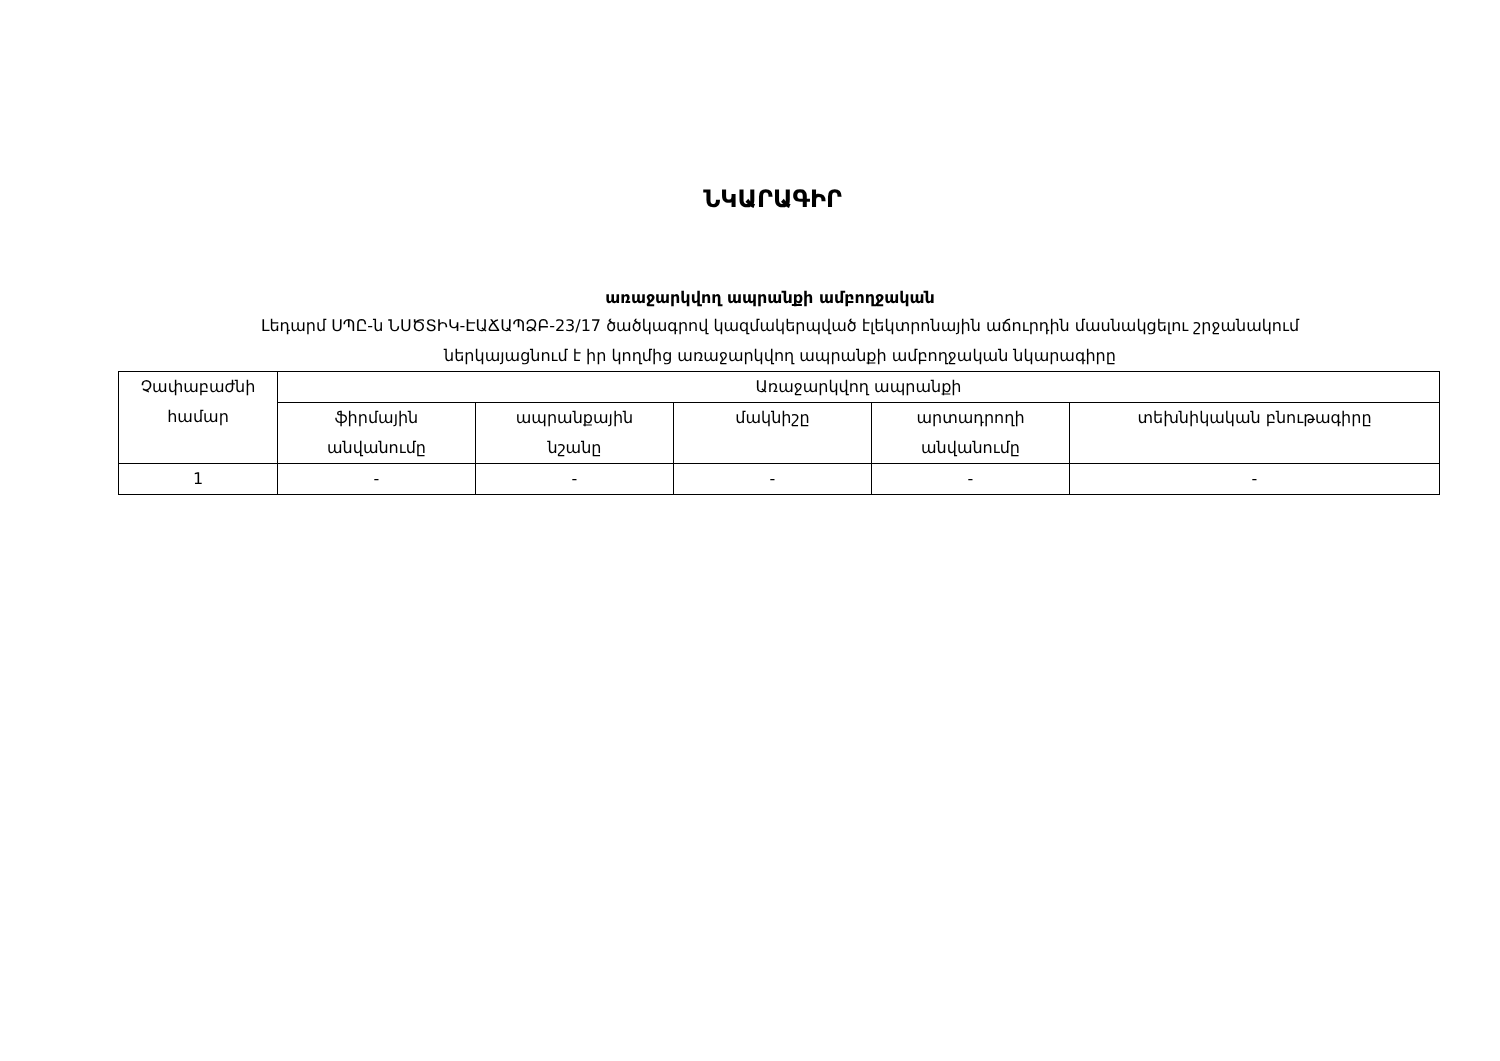ՆԿԱՐԱԳԻՐ
առաջարկվող ապրանքի ամբողջական
Լեդարմ ՍՊԸ-ն ՆՍԾՏԻԿ-ԷԱՃԱՊՁԲ-23/17 ծածկագրով կազմակերպված էլեկտրոնային աճուրդին մասնակցելու շրջանակում
ներկայացնում է իր կողմից առաջարկվող ապրանքի ամբողջական նկարագիրը
| Չափաբաժնի համար | Առաջարկվող ապրանքի | | | | |
| | ֆիրմային անվանումը | ապրանքային նշանը | մակնիշը | արտադրողի անվանումը | տեխնիկական բնութագիրը |
| 1 | - | - | - | - | - |